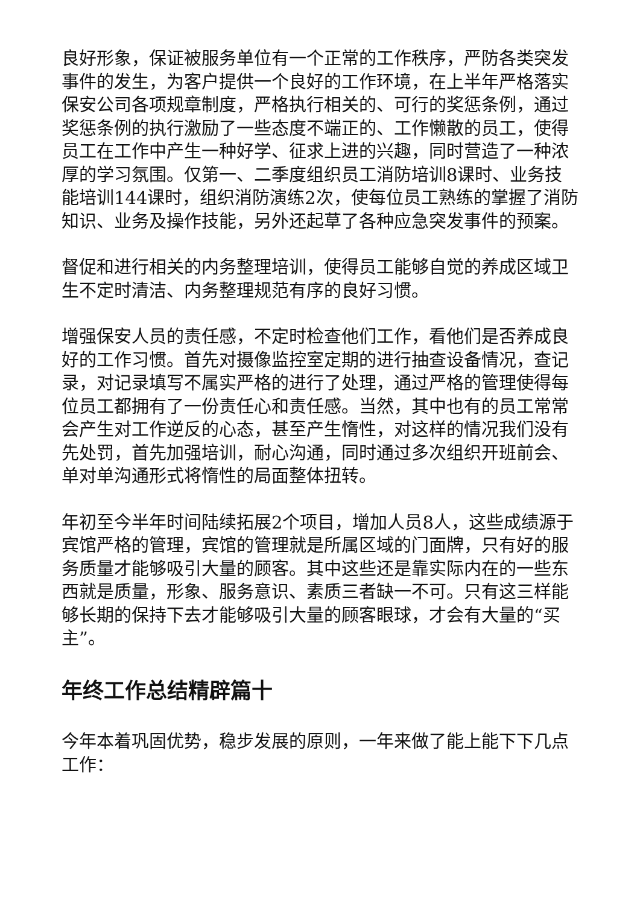良好形象，保证被服务单位有一个正常的工作秩序，严防各类突发事件的发生，为客户提供一个良好的工作环境，在上半年严格落实保安公司各项规章制度，严格执行相关的、可行的奖惩条例，通过奖惩条例的执行激励了一些态度不端正的、工作懒散的员工，使得员工在工作中产生一种好学、征求上进的兴趣，同时营造了一种浓厚的学习氛围。仅第一、二季度组织员工消防培训8课时、业务技能培训144课时，组织消防演练2次，使每位员工熟练的掌握了消防知识、业务及操作技能，另外还起草了各种应急突发事件的预案。
督促和进行相关的内务整理培训，使得员工能够自觉的养成区域卫生不定时清洁、内务整理规范有序的良好习惯。
增强保安人员的责任感，不定时检查他们工作，看他们是否养成良好的工作习惯。首先对摄像监控室定期的进行抽查设备情况，查记录，对记录填写不属实严格的进行了处理，通过严格的管理使得每位员工都拥有了一份责任心和责任感。当然，其中也有的员工常常会产生对工作逆反的心态，甚至产生惰性，对这样的情况我们没有先处罚，首先加强培训，耐心沟通，同时通过多次组织开班前会、单对单沟通形式将惰性的局面整体扭转。
年初至今半年时间陆续拓展2个项目，增加人员8人，这些成绩源于宾馆严格的管理，宾馆的管理就是所属区域的门面牌，只有好的服务质量才能够吸引大量的顾客。其中这些还是靠实际内在的一些东西就是质量，形象、服务意识、素质三者缺一不可。只有这三样能够长期的保持下去才能够吸引大量的顾客眼球，才会有大量的“买主”。
年终工作总结精辟篇十
今年本着巩固优势，稳步发展的原则，一年来做了能上能下下几点工作：